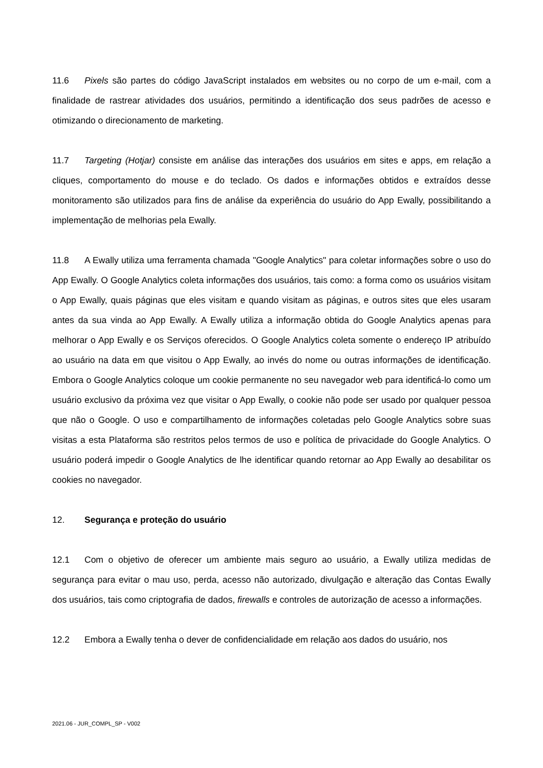11.6 Pixels são partes do código JavaScript instalados em websites ou no corpo de um e-mail, com a finalidade de rastrear atividades dos usuários, permitindo a identificação dos seus padrões de acesso e otimizando o direcionamento de marketing.
11.7 Targeting (Hotjar) consiste em análise das interações dos usuários em sites e apps, em relação a cliques, comportamento do mouse e do teclado. Os dados e informações obtidos e extraídos desse monitoramento são utilizados para fins de análise da experiência do usuário do App Ewally, possibilitando a implementação de melhorias pela Ewally.
11.8 A Ewally utiliza uma ferramenta chamada "Google Analytics" para coletar informações sobre o uso do App Ewally. O Google Analytics coleta informações dos usuários, tais como: a forma como os usuários visitam o App Ewally, quais páginas que eles visitam e quando visitam as páginas, e outros sites que eles usaram antes da sua vinda ao App Ewally. A Ewally utiliza a informação obtida do Google Analytics apenas para melhorar o App Ewally e os Serviços oferecidos. O Google Analytics coleta somente o endereço IP atribuído ao usuário na data em que visitou o App Ewally, ao invés do nome ou outras informações de identificação. Embora o Google Analytics coloque um cookie permanente no seu navegador web para identificá-lo como um usuário exclusivo da próxima vez que visitar o App Ewally, o cookie não pode ser usado por qualquer pessoa que não o Google. O uso e compartilhamento de informações coletadas pelo Google Analytics sobre suas visitas a esta Plataforma são restritos pelos termos de uso e política de privacidade do Google Analytics. O usuário poderá impedir o Google Analytics de lhe identificar quando retornar ao App Ewally ao desabilitar os cookies no navegador.
12. Segurança e proteção do usuário
12.1 Com o objetivo de oferecer um ambiente mais seguro ao usuário, a Ewally utiliza medidas de segurança para evitar o mau uso, perda, acesso não autorizado, divulgação e alteração das Contas Ewally dos usuários, tais como criptografia de dados, firewalls e controles de autorização de acesso a informações.
12.2 Embora a Ewally tenha o dever de confidencialidade em relação aos dados do usuário, nos
2021.06 - JUR_COMPL_SP - V002